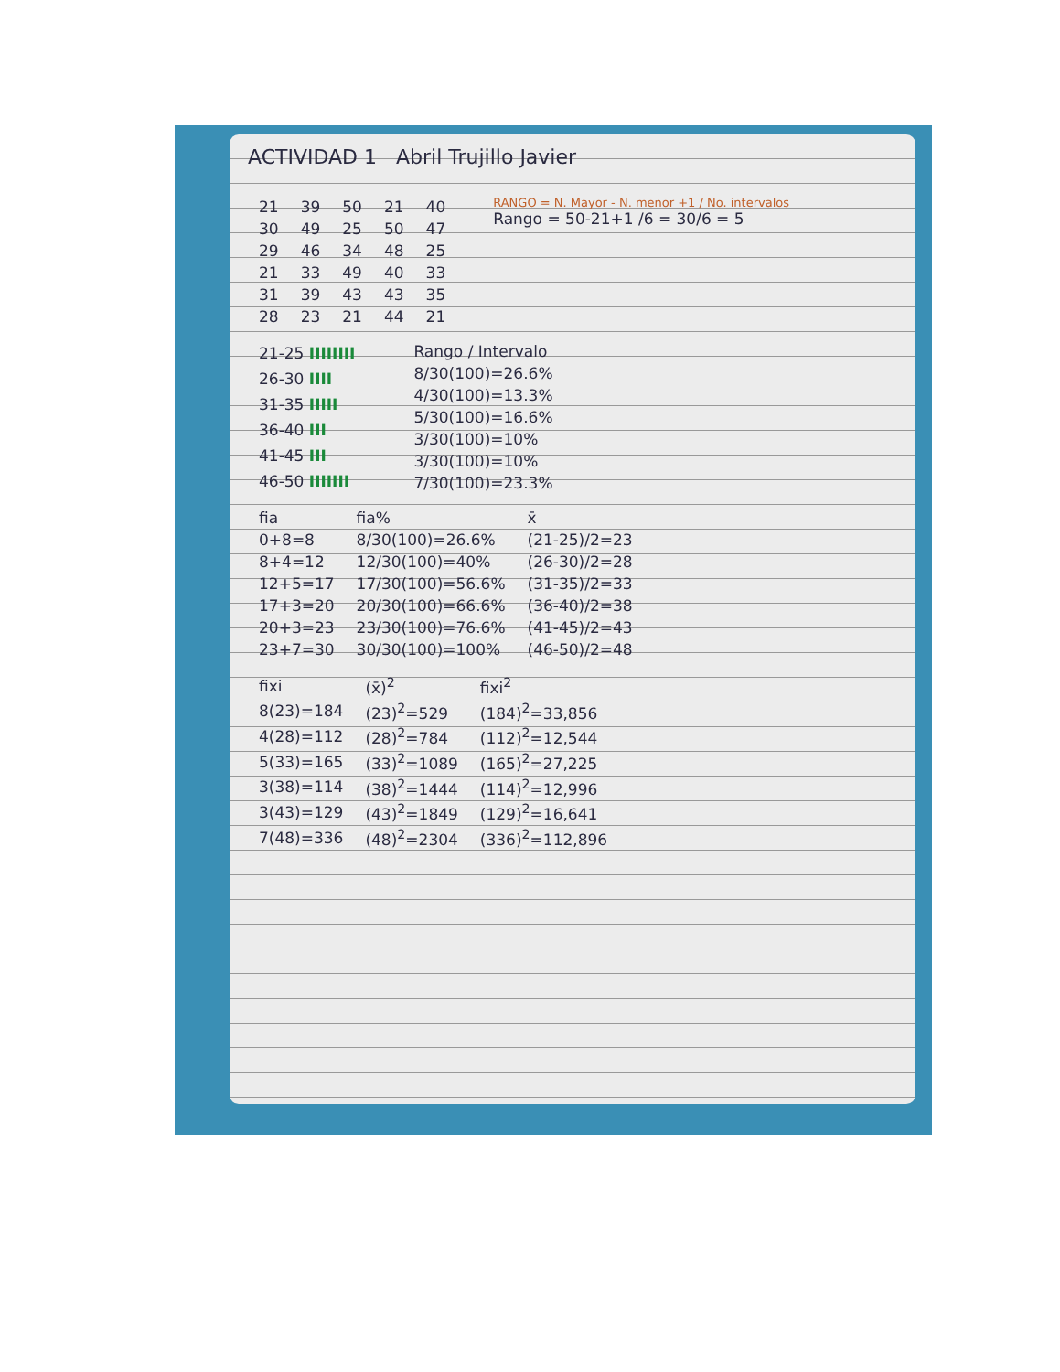ACTIVIDAD 1 Abril Trujillo Javier
| 21 | 39 | 50 | 21 | 40 |
| 30 | 49 | 25 | 50 | 47 |
| 29 | 46 | 34 | 48 | 25 |
| 21 | 33 | 49 | 40 | 33 |
| 31 | 39 | 43 | 43 | 35 |
| 28 | 23 | 21 | 44 | 21 |
RANGO = N. Mayor - N. menor +1 / No. intervalos
Rango = 50-21+1 /6 = 30/6 = 5
| 21-25 IIIIIIII |
| 26-30 IIII |
| 31-35 IIIII |
| 36-40 III |
| 41-45 III |
| 46-50 IIIIIII |
| Rango / Intervalo |
| --- |
| 8/30(100)=26.6% |
| 4/30(100)=13.3% |
| 5/30(100)=16.6% |
| 3/30(100)=10% |
| 3/30(100)=10% |
| 7/30(100)=23.3% |
| fia | fia% | x̄ |
| --- | --- | --- |
| 0+8=8 | 8/30(100)=26.6% | (21-25)/2=23 |
| 8+4=12 | 12/30(100)=40% | (26-30)/2=28 |
| 12+5=17 | 17/30(100)=56.6% | (31-35)/2=33 |
| 17+3=20 | 20/30(100)=66.6% | (36-40)/2=38 |
| 20+3=23 | 23/30(100)=76.6% | (41-45)/2=43 |
| 23+7=30 | 30/30(100)=100% | (46-50)/2=48 |
| fixi | (x̄)<sup>2</sup> | fixi<sup>2</sup> |
| --- | --- | --- |
| 8(23)=184 | (23)<sup>2</sup>=529 | (184)<sup>2</sup>=33,856 |
| 4(28)=112 | (28)<sup>2</sup>=784 | (112)<sup>2</sup>=12,544 |
| 5(33)=165 | (33)<sup>2</sup>=1089 | (165)<sup>2</sup>=27,225 |
| 3(38)=114 | (38)<sup>2</sup>=1444 | (114)<sup>2</sup>=12,996 |
| 3(43)=129 | (43)<sup>2</sup>=1849 | (129)<sup>2</sup>=16,641 |
| 7(48)=336 | (48)<sup>2</sup>=2304 | (336)<sup>2</sup>=112,896 |